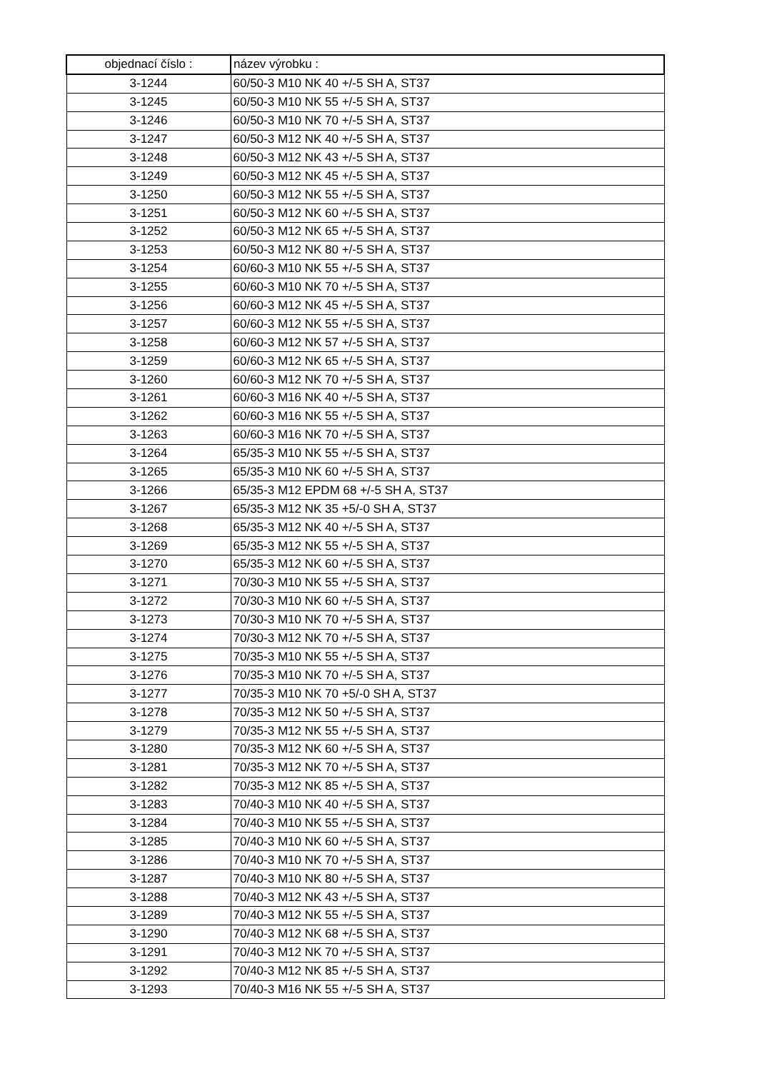| objednací číslo : | název výrobku : |
| --- | --- |
| 3-1244 | 60/50-3 M10 NK 40 +/-5 SH A, ST37 |
| 3-1245 | 60/50-3 M10 NK 55 +/-5 SH A, ST37 |
| 3-1246 | 60/50-3 M10 NK 70 +/-5 SH A, ST37 |
| 3-1247 | 60/50-3 M12 NK 40 +/-5 SH A, ST37 |
| 3-1248 | 60/50-3 M12 NK 43 +/-5 SH A, ST37 |
| 3-1249 | 60/50-3 M12 NK 45 +/-5 SH A, ST37 |
| 3-1250 | 60/50-3 M12 NK 55 +/-5 SH A, ST37 |
| 3-1251 | 60/50-3 M12 NK 60 +/-5 SH A, ST37 |
| 3-1252 | 60/50-3 M12 NK 65 +/-5 SH A, ST37 |
| 3-1253 | 60/50-3 M12 NK 80 +/-5 SH A, ST37 |
| 3-1254 | 60/60-3 M10 NK 55 +/-5 SH A, ST37 |
| 3-1255 | 60/60-3 M10 NK 70 +/-5 SH A, ST37 |
| 3-1256 | 60/60-3 M12 NK 45 +/-5 SH A, ST37 |
| 3-1257 | 60/60-3 M12 NK 55 +/-5 SH A, ST37 |
| 3-1258 | 60/60-3 M12 NK 57 +/-5 SH A, ST37 |
| 3-1259 | 60/60-3 M12 NK 65 +/-5 SH A, ST37 |
| 3-1260 | 60/60-3 M12 NK 70 +/-5 SH A, ST37 |
| 3-1261 | 60/60-3 M16 NK 40 +/-5 SH A, ST37 |
| 3-1262 | 60/60-3 M16 NK 55 +/-5 SH A, ST37 |
| 3-1263 | 60/60-3 M16 NK 70 +/-5 SH A, ST37 |
| 3-1264 | 65/35-3 M10 NK 55 +/-5 SH A, ST37 |
| 3-1265 | 65/35-3 M10 NK 60 +/-5 SH A, ST37 |
| 3-1266 | 65/35-3 M12 EPDM 68 +/-5 SH A, ST37 |
| 3-1267 | 65/35-3 M12 NK 35 +5/-0 SH A, ST37 |
| 3-1268 | 65/35-3 M12 NK 40 +/-5 SH A, ST37 |
| 3-1269 | 65/35-3 M12 NK 55 +/-5 SH A, ST37 |
| 3-1270 | 65/35-3 M12 NK 60 +/-5 SH A, ST37 |
| 3-1271 | 70/30-3 M10 NK 55 +/-5 SH A, ST37 |
| 3-1272 | 70/30-3 M10 NK 60 +/-5 SH A, ST37 |
| 3-1273 | 70/30-3 M10 NK 70 +/-5 SH A, ST37 |
| 3-1274 | 70/30-3 M12 NK 70 +/-5 SH A, ST37 |
| 3-1275 | 70/35-3 M10 NK 55 +/-5 SH A, ST37 |
| 3-1276 | 70/35-3 M10 NK 70 +/-5 SH A, ST37 |
| 3-1277 | 70/35-3 M10 NK 70 +5/-0 SH A, ST37 |
| 3-1278 | 70/35-3 M12 NK 50 +/-5 SH A, ST37 |
| 3-1279 | 70/35-3 M12 NK 55 +/-5 SH A, ST37 |
| 3-1280 | 70/35-3 M12 NK 60 +/-5 SH A, ST37 |
| 3-1281 | 70/35-3 M12 NK 70 +/-5 SH A, ST37 |
| 3-1282 | 70/35-3 M12 NK 85 +/-5 SH A, ST37 |
| 3-1283 | 70/40-3 M10 NK 40 +/-5 SH A, ST37 |
| 3-1284 | 70/40-3 M10 NK 55 +/-5 SH A, ST37 |
| 3-1285 | 70/40-3 M10 NK 60 +/-5 SH A, ST37 |
| 3-1286 | 70/40-3 M10 NK 70 +/-5 SH A, ST37 |
| 3-1287 | 70/40-3 M10 NK 80 +/-5 SH A, ST37 |
| 3-1288 | 70/40-3 M12 NK 43 +/-5 SH A, ST37 |
| 3-1289 | 70/40-3 M12 NK 55 +/-5 SH A, ST37 |
| 3-1290 | 70/40-3 M12 NK 68 +/-5 SH A, ST37 |
| 3-1291 | 70/40-3 M12 NK 70 +/-5 SH A, ST37 |
| 3-1292 | 70/40-3 M12 NK 85 +/-5 SH A, ST37 |
| 3-1293 | 70/40-3 M16 NK 55 +/-5 SH A, ST37 |